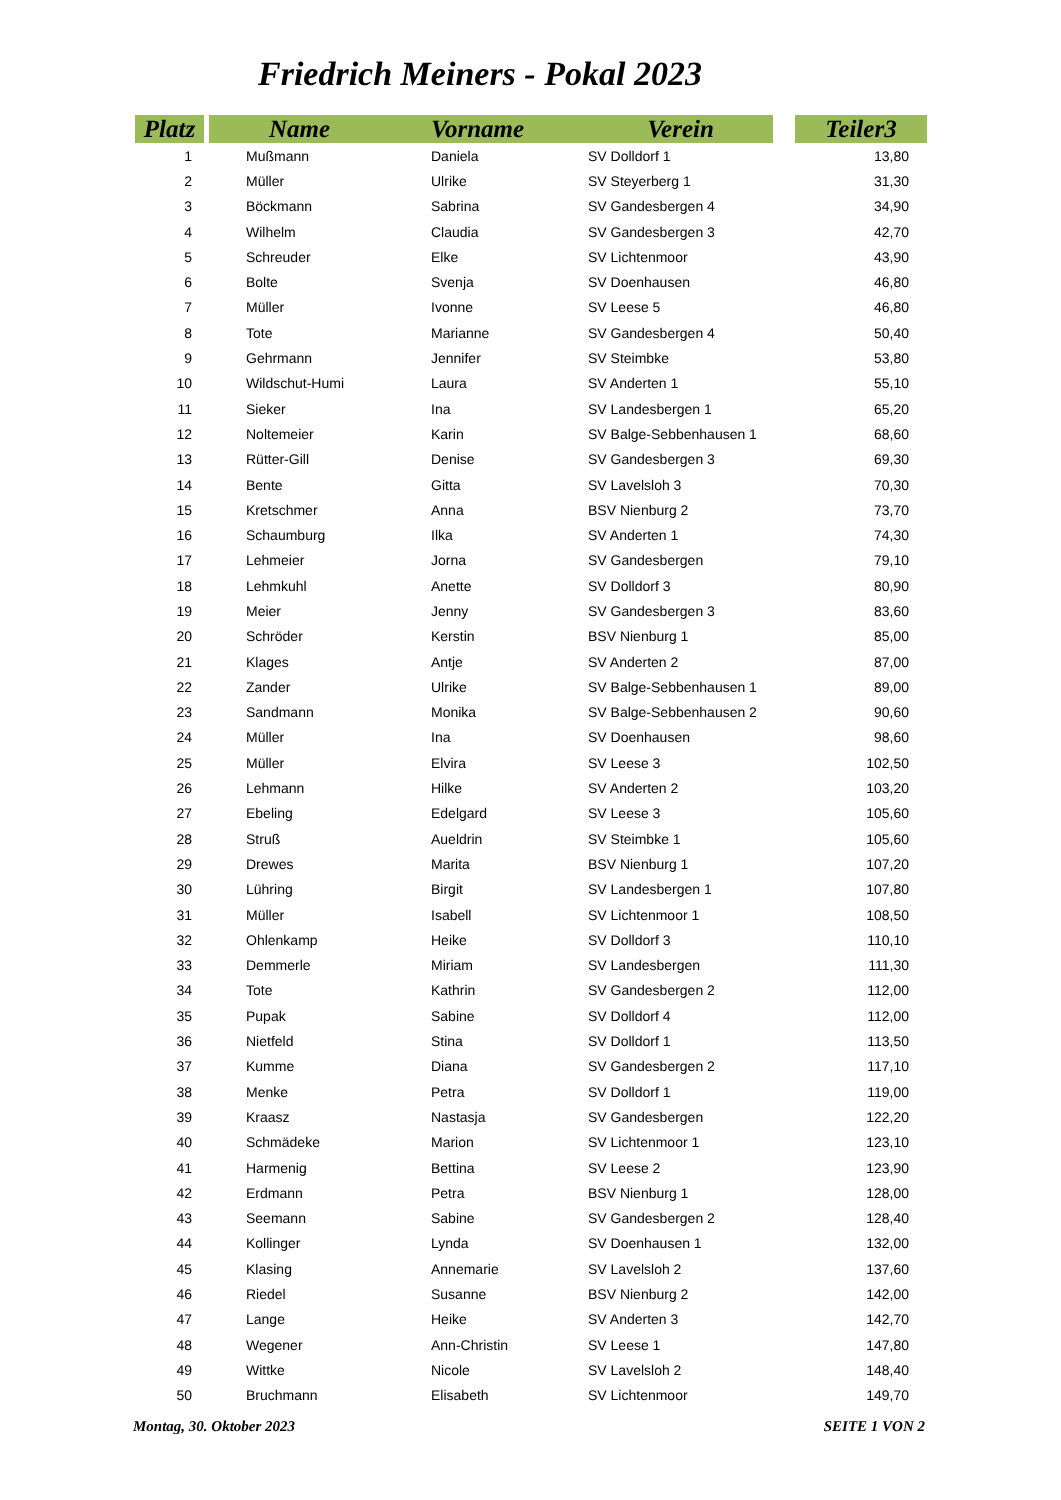Friedrich Meiners - Pokal 2023
| Platz | | Name | Vorname | Verein | | Teiler3 |
| --- | --- | --- | --- | --- | --- | --- |
| 1 | | Mußmann | Daniela | SV Dolldorf 1 | | 13,80 |
| 2 | | Müller | Ulrike | SV Steyerberg 1 | | 31,30 |
| 3 | | Böckmann | Sabrina | SV Gandesbergen 4 | | 34,90 |
| 4 | | Wilhelm | Claudia | SV Gandesbergen 3 | | 42,70 |
| 5 | | Schreuder | Elke | SV Lichtenmoor | | 43,90 |
| 6 | | Bolte | Svenja | SV Doenhausen | | 46,80 |
| 7 | | Müller | Ivonne | SV Leese 5 | | 46,80 |
| 8 | | Tote | Marianne | SV Gandesbergen 4 | | 50,40 |
| 9 | | Gehrmann | Jennifer | SV Steimbke | | 53,80 |
| 10 | | Wildschut-Humi | Laura | SV Anderten 1 | | 55,10 |
| 11 | | Sieker | Ina | SV Landesbergen 1 | | 65,20 |
| 12 | | Noltemeier | Karin | SV Balge-Sebbenhausen 1 | | 68,60 |
| 13 | | Rütter-Gill | Denise | SV Gandesbergen 3 | | 69,30 |
| 14 | | Bente | Gitta | SV Lavelsloh 3 | | 70,30 |
| 15 | | Kretschmer | Anna | BSV Nienburg 2 | | 73,70 |
| 16 | | Schaumburg | Ilka | SV Anderten 1 | | 74,30 |
| 17 | | Lehmeier | Jorna | SV Gandesbergen | | 79,10 |
| 18 | | Lehmkuhl | Anette | SV Dolldorf 3 | | 80,90 |
| 19 | | Meier | Jenny | SV Gandesbergen 3 | | 83,60 |
| 20 | | Schröder | Kerstin | BSV Nienburg 1 | | 85,00 |
| 21 | | Klages | Antje | SV Anderten 2 | | 87,00 |
| 22 | | Zander | Ulrike | SV Balge-Sebbenhausen 1 | | 89,00 |
| 23 | | Sandmann | Monika | SV Balge-Sebbenhausen 2 | | 90,60 |
| 24 | | Müller | Ina | SV Doenhausen | | 98,60 |
| 25 | | Müller | Elvira | SV Leese 3 | | 102,50 |
| 26 | | Lehmann | Hilke | SV Anderten 2 | | 103,20 |
| 27 | | Ebeling | Edelgard | SV Leese 3 | | 105,60 |
| 28 | | Struß | Aueldrin | SV Steimbke 1 | | 105,60 |
| 29 | | Drewes | Marita | BSV Nienburg 1 | | 107,20 |
| 30 | | Lühring | Birgit | SV Landesbergen 1 | | 107,80 |
| 31 | | Müller | Isabell | SV Lichtenmoor 1 | | 108,50 |
| 32 | | Ohlenkamp | Heike | SV Dolldorf 3 | | 110,10 |
| 33 | | Demmerle | Miriam | SV Landesbergen | | 111,30 |
| 34 | | Tote | Kathrin | SV Gandesbergen 2 | | 112,00 |
| 35 | | Pupak | Sabine | SV Dolldorf 4 | | 112,00 |
| 36 | | Nietfeld | Stina | SV Dolldorf 1 | | 113,50 |
| 37 | | Kumme | Diana | SV Gandesbergen 2 | | 117,10 |
| 38 | | Menke | Petra | SV Dolldorf 1 | | 119,00 |
| 39 | | Kraasz | Nastasja | SV Gandesbergen | | 122,20 |
| 40 | | Schmädeke | Marion | SV Lichtenmoor 1 | | 123,10 |
| 41 | | Harmenig | Bettina | SV Leese 2 | | 123,90 |
| 42 | | Erdmann | Petra | BSV Nienburg 1 | | 128,00 |
| 43 | | Seemann | Sabine | SV Gandesbergen 2 | | 128,40 |
| 44 | | Kollinger | Lynda | SV Doenhausen 1 | | 132,00 |
| 45 | | Klasing | Annemarie | SV Lavelsloh 2 | | 137,60 |
| 46 | | Riedel | Susanne | BSV Nienburg 2 | | 142,00 |
| 47 | | Lange | Heike | SV Anderten 3 | | 142,70 |
| 48 | | Wegener | Ann-Christin | SV Leese 1 | | 147,80 |
| 49 | | Wittke | Nicole | SV Lavelsloh 2 | | 148,40 |
| 50 | | Bruchmann | Elisabeth | SV Lichtenmoor | | 149,70 |
Montag, 30. Oktober 2023 SEITE 1 VON 2